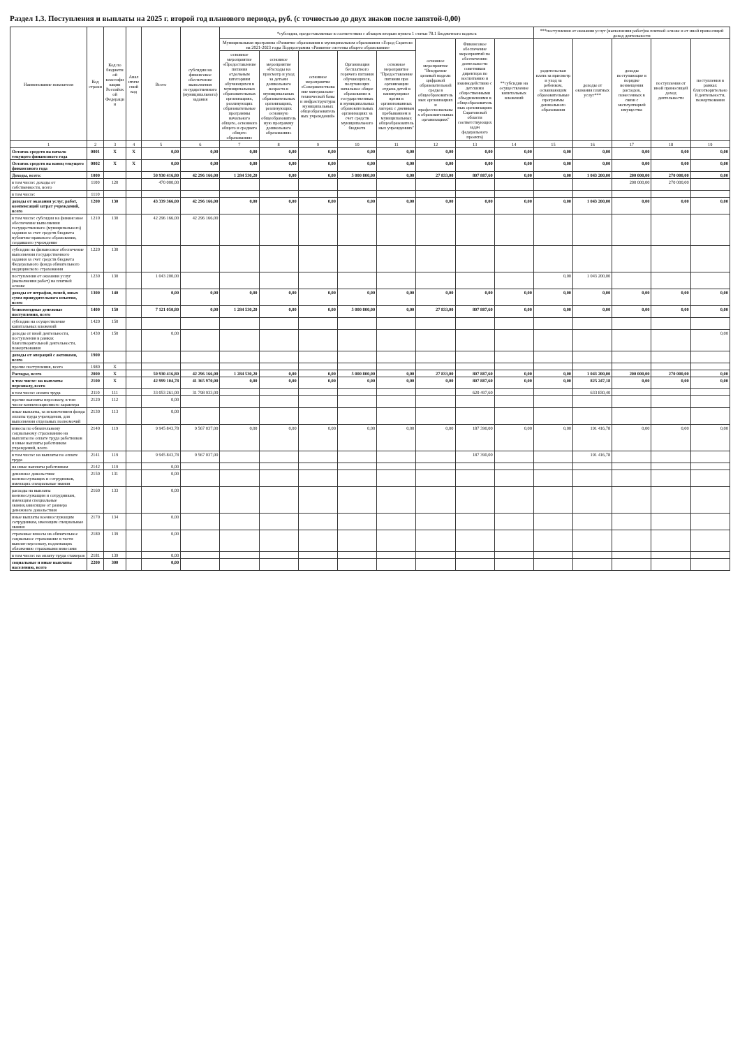Раздел 1.3. Поступления и выплаты на 2025 г. второй год планового периода, руб. (с точностью до двух знаков после запятой-0,00)
| Наименование показателя | Код строки | Код по бюджетной классификации Российской Федерации | Аналитический код | Всего | субсидии на финансовое обеспечение выполнения государственного (муниципального) задания | *субсидии, предоставляемые в соответствии с абзацем вторым пункта 1 статьи 78.1 Бюджетного кодекса | | | | | | | | ***поступления от оказания услуг (выполнения работ)на платной основе и от иной приносящей доход деятельности | | | | |
| --- | --- | --- | --- | --- | --- | --- | --- | --- | --- | --- | --- | --- | --- | --- | --- | --- | --- | --- |
| | | | | | | Муниципальная программа «Развитие образования в муниципальном образовании «Город Саратов» на 2021-2023 годы Подпрограмма «Развитие системы общего образования» | | | | | основное мероприятие "Внедрение целевой модели цифровой образовательной среды в общеобразовательных организациях и профессиональных образовательных организациях" | Финансовое обеспечение мероприятий по обеспечению деятельности советников директора по воспитанию и взаимодействию с детскими общественными объединениями в общеобразовательных организациях Саратовской области соответствующих задач федерального проекта) | **субсидии на осуществление капитальных вложений | родительская плата за присмотр и уход за ребенком, осваивающим образовательные программы дошкольного образования | доходы от оказания платных услуг*** | доходы поступающие в порядке возмещения расходов, понесенных в связи с эксплуатацией имущества | поступления от иной приносящей доход деятельности | поступления в рамках благотворительной деятельности, пожертвования |
| | | | | | | основное мероприятие «Предоставление питания отдельным категориям обучающихся в муниципальных образовательных организациях, реализующих образовательные программы начального общего, основного общего и среднего общего образования» | основное мероприятие «Расходы на присмотр и уход за детьми дошкольного возраста в муниципальных образовательных организациях, реализующих основную общеобразовательную программу дошкольного образования» | основное мероприятие «Совершенствование материально-технической базы и инфраструктуры муниципальных общеобразовательных учреждений» | Организация бесплатного горячего питания обучающихся, получающих начальное общее образование в государственных и муниципальных образовательных организациях за счет средств муниципального бюджета | основное мероприятие "Предоставление питания при организации отдыха детей в каникулярное время в организованных лагерях с дневным пребыванием в муниципальных общеобразовательных учреждениях" | | | | | | | | |
| 1 | 2 | 3 | 4 | 5 | 6 | 7 | 8 | 9 | 10 | 11 | 12 | 13 | 14 | 15 | 16 | 17 | 18 | 19 |
| Остаток средств на начало текущего финансового года | 0001 | X | X | 0,00 | 0,00 | 0,00 | 0,00 | 0,00 | 0,00 | 0,00 | 0,00 | 0,00 | 0,00 | 0,00 | 0,00 | 0,00 | 0,00 | 0,00 |
| Остаток средств на конец текущего финансового года | 0002 | X | X | 0,00 | 0,00 | 0,00 | 0,00 | 0,00 | 0,00 | 0,00 | 0,00 | 0,00 | 0,00 | 0,00 | 0,00 | 0,00 | 0,00 | 0,00 |
| Доходы, всего: | 1000 | | | 50 930 416,80 | 42 296 166,00 | 1 284 530,20 | 0,00 | 0,00 | 5 000 800,00 | 0,00 | 27 833,00 | 807 887,60 | 0,00 | 0,00 | 1 043 200,00 | 200 000,00 | 270 000,00 | 0,00 |
| в том числе: доходы от собственности, всего | 1100 | 120 | | 470 000,00 | | | | | | | | | | | | 200 000,00 | 270 000,00 | |
| в том числе: | 1110 | | | | | | | | | | | | | | | | | |
| доходы от оказания услуг, работ, компенсаций затрат учреждений, всего | 1200 | 130 | | 43 339 366,00 | 42 296 166,00 | 0,00 | 0,00 | 0,00 | 0,00 | 0,00 | 0,00 | 0,00 | 0,00 | 0,00 | 1 043 200,00 | 0,00 | 0,00 | 0,00 |
| в том числе: субсидии на финансовое обеспечение выполнения государственного (муниципального) задания за счет средств бюджета публично-правового образования, создавшего учреждение | 1210 | 130 | | 42 296 166,00 | 42 296 166,00 | | | | | | | | | | | | | |
| субсидии на финансовое обеспечение выполнения государственного задания за счет средств бюджета Федерального фонда обязательного медицинского страхования | 1220 | 130 | | | | | | | | | | | | | | | | |
| поступления от оказания услуг (выполнения работ) на платной основе | 1230 | 130 | | 1 043 200,00 | | | | | | | | | | 0,00 | 1 043 200,00 | | | |
| доходы от штрафов, пеней, иных сумм принудительного изъятия, всего | 1300 | 140 | | 0,00 | 0,00 | 0,00 | 0,00 | 0,00 | 0,00 | 0,00 | 0,00 | 0,00 | 0,00 | 0,00 | 0,00 | 0,00 | 0,00 | 0,00 |
| безвозмездные денежные поступления, всего | 1400 | 150 | | 7 121 050,80 | 0,00 | 1 284 530,20 | 0,00 | 0,00 | 5 000 800,00 | 0,00 | 27 833,00 | 807 887,60 | 0,00 | 0,00 | 0,00 | 0,00 | 0,00 | 0,00 |
| субсидии на осуществление капитальных вложений | 1420 | 150 | | | | | | | | | | | | | | | | |
| доходы от иной деятельности, поступления в рамках благотворительной деятельности, пожертвования | 1430 | 150 | | 0,00 | | | | | | | | | | | | | | 0,00 |
| доходы от операций с активами, всего | 1900 | | | | | | | | | | | | | | | | | |
| прочие поступления, всего | 1980 | X | | | | | | | | | | | | | | | | |
| Расходы, всего | 2000 | X | | 50 930 416,80 | 42 296 166,00 | 1 284 530,20 | 0,00 | 0,00 | 5 000 800,00 | 0,00 | 27 833,00 | 807 887,60 | 0,00 | 0,00 | 1 043 200,00 | 200 000,00 | 270 000,00 | 0,00 |
| в том числе: на выплаты персоналу, всего | 2100 | X | | 42 999 104,78 | 41 365 970,00 | 0,00 | 0,00 | 0,00 | 0,00 | 0,00 | 0,00 | 807 887,60 | 0,00 | 0,00 | 825 247,18 | 0,00 | 0,00 | 0,00 |
| в том числе: оплата труда | 2110 | 111 | | 33 053 261,00 | 31 798 933,00 | | | | | | | 620 497,60 | | | 633 830,40 | | | |
| прочие выплаты персоналу, в том числе компенсационного характера | 2120 | 112 | | 0,00 | | | | | | | | | | | | | | |
| иные выплаты, за исключением фонда оплаты труда учреждения, для выполнения отдельных полномочий | 2130 | 113 | | 0,00 | | | | | | | | | | | | | | |
| взносы по обязательному социальному страхованию на выплаты по оплате труда работников и иные выплаты работникам учреждений, всего | 2140 | 119 | | 9 945 843,78 | 9 567 037,00 | 0,00 | 0,00 | 0,00 | 0,00 | 0,00 | 0,00 | 187 390,00 | 0,00 | 0,00 | 191 416,78 | 0,00 | 0,00 | 0,00 |
| в том числе: на выплаты по оплате труда | 2141 | 119 | | 9 945 843,78 | 9 567 037,00 | | | | | | | 187 390,00 | | | 191 416,78 | | | |
| на иные выплаты работникам | 2142 | 119 | | 0,00 | | | | | | | | | | | | | | |
| денежное довольствие военнослужащих и сотрудников, имеющих специальные звания | 2150 | 131 | | 0,00 | | | | | | | | | | | | | | |
| расходы на выплаты военнослужащим и сотрудникам, имеющим специальные звания,зависящие от размера денежного довольствия | 2160 | 133 | | 0,00 | | | | | | | | | | | | | | |
| иные выплаты военнослужащим сотрудникам, имеющим специальные звания | 2170 | 134 | | 0,00 | | | | | | | | | | | | | | |
| страховые взносы на обязательное социальное страхование в части выплат персоналу, подлежащих обложению страховыми взносами | 2180 | 139 | | 0,00 | | | | | | | | | | | | | | |
| в том числе: на оплату труда стажеров | 2181 | 139 | | 0,00 | | | | | | | | | | | | | | |
| социальные и иные выплаты населению, всего | 2200 | 300 | | 0,00 | | | | | | | | | | | | | | |